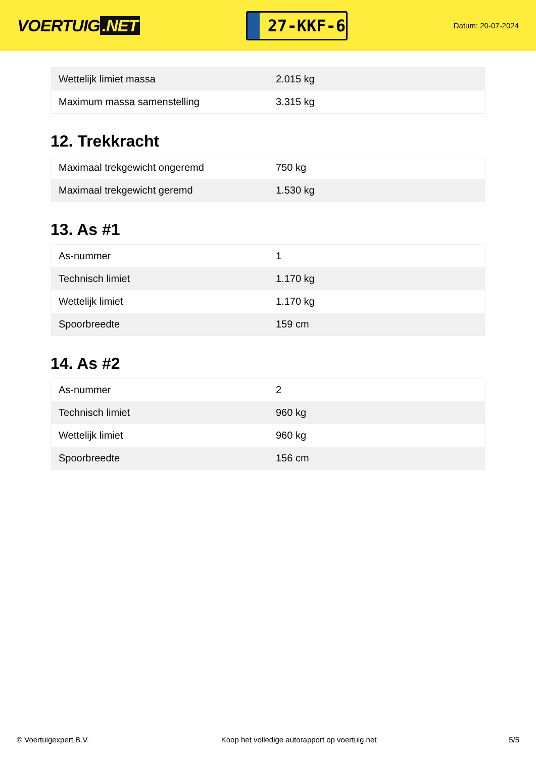VOERTUIG.NET
27-KKF-6
Datum: 20-07-2024
| Wettelijk limiet massa | 2.015 kg |
| Maximum massa samenstelling | 3.315 kg |
12. Trekkracht
| Maximaal trekgewicht ongeremd | 750 kg |
| Maximaal trekgewicht geremd | 1.530 kg |
13. As #1
| As-nummer | 1 |
| Technisch limiet | 1.170 kg |
| Wettelijk limiet | 1.170 kg |
| Spoorbreedte | 159 cm |
14. As #2
| As-nummer | 2 |
| Technisch limiet | 960 kg |
| Wettelijk limiet | 960 kg |
| Spoorbreedte | 156 cm |
© Voertuigexpert B.V. Koop het volledige autorapport op voertuig.net 5/5